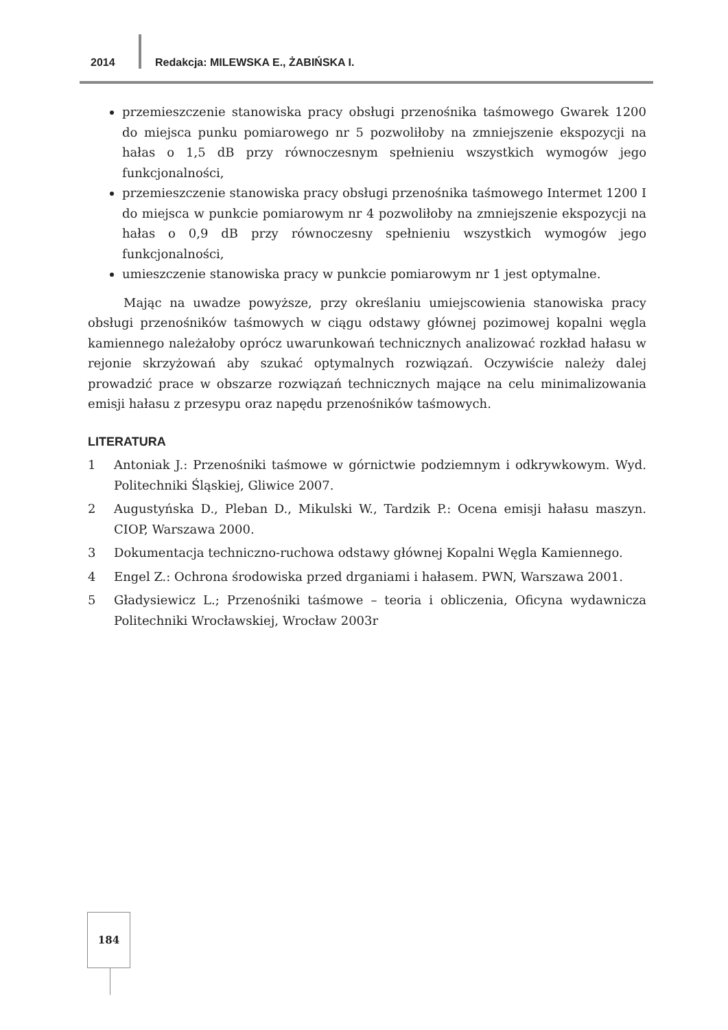2014
Redakcja: MILEWSKA E., ŻABIŃSKA I.
przemieszczenie stanowiska pracy obsługi przenośnika taśmowego Gwarek 1200 do miejsca punku pomiarowego nr 5 pozwoliłoby na zmniejszenie ekspozycji na hałas o 1,5 dB przy równoczesnym spełnieniu wszystkich wymogów jego funkcjonalności,
przemieszczenie stanowiska pracy obsługi przenośnika taśmowego Intermet 1200 I do miejsca w punkcie pomiarowym nr 4 pozwoliłoby na zmniejszenie ekspozycji na hałas o 0,9 dB przy równoczesny spełnieniu wszystkich wymogów jego funkcjonalności,
umieszczenie stanowiska pracy w punkcie pomiarowym nr 1 jest optymalne.
Mając na uwadze powyższe, przy określaniu umiejscowienia stanowiska pracy obsługi przenośników taśmowych w ciągu odstawy głównej pozimowej kopalni węgla kamiennego należałoby oprócz uwarunkowań technicznych analizować rozkład hałasu w rejonie skrzyżowań aby szukać optymalnych rozwiązań. Oczywiście należy dalej prowadzić prace w obszarze rozwiązań technicznych mające na celu minimalizowania emisji hałasu z przesypu oraz napędu przenośników taśmowych.
LITERATURA
1 Antoniak J.: Przenośniki taśmowe w górnictwie podziemnym i odkrywkowym. Wyd. Politechniki Śląskiej, Gliwice 2007.
2 Augustyńska D., Pleban D., Mikulski W., Tardzik P.: Ocena emisji hałasu maszyn. CIOP, Warszawa 2000.
3 Dokumentacja techniczno-ruchowa odstawy głównej Kopalni Węgla Kamiennego.
4 Engel Z.: Ochrona środowiska przed drganiami i hałasem. PWN, Warszawa 2001.
5 Gładysiewicz L.; Przenośniki taśmowe – teoria i obliczenia, Oficyna wydawnicza Politechniki Wrocławskiej, Wrocław 2003r
184